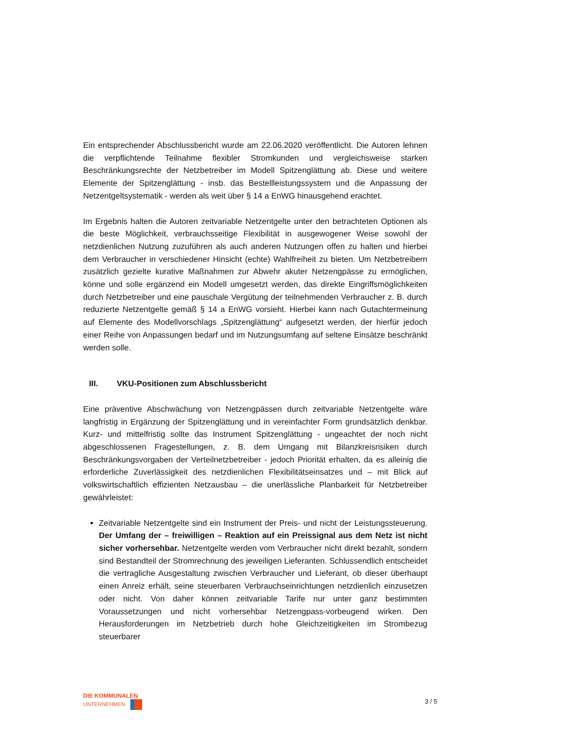Ein entsprechender Abschlussbericht wurde am 22.06.2020 veröffentlicht. Die Autoren lehnen die verpflichtende Teilnahme flexibler Stromkunden und vergleichsweise starken Beschränkungsrechte der Netzbetreiber im Modell Spitzenglättung ab. Diese und weitere Elemente der Spitzenglättung - insb. das Bestellleistungssystem und die Anpassung der Netzentgeltsystematik - werden als weit über § 14 a EnWG hinausgehend erachtet.
Im Ergebnis halten die Autoren zeitvariable Netzentgelte unter den betrachteten Optionen als die beste Möglichkeit, verbrauchsseitige Flexibilität in ausgewogener Weise sowohl der netzdienlichen Nutzung zuzuführen als auch anderen Nutzungen offen zu halten und hierbei dem Verbraucher in verschiedener Hinsicht (echte) Wahlfreiheit zu bieten. Um Netzbetreibern zusätzlich gezielte kurative Maßnahmen zur Abwehr akuter Netzengpässe zu ermöglichen, könne und solle ergänzend ein Modell umgesetzt werden, das direkte Eingriffsmöglichkeiten durch Netzbetreiber und eine pauschale Vergütung der teilnehmenden Verbraucher z. B. durch reduzierte Netzentgelte gemäß § 14 a EnWG vorsieht. Hierbei kann nach Gutachtermeinung auf Elemente des Modellvorschlags „Spitzenglättung“ aufgesetzt werden, der hierfür jedoch einer Reihe von Anpassungen bedarf und im Nutzungsumfang auf seltene Einsätze beschränkt werden solle.
III. VKU-Positionen zum Abschlussbericht
Eine präventive Abschwächung von Netzengpässen durch zeitvariable Netzentgelte wäre langfristig in Ergänzung der Spitzenglättung und in vereinfachter Form grundsätzlich denkbar. Kurz- und mittelfristig sollte das Instrument Spitzenglättung - ungeachtet der noch nicht abgeschlossenen Fragestellungen, z. B. dem Umgang mit Bilanzkreisrisiken durch Beschränkungsvorgaben der Verteilnetzbetreiber - jedoch Priorität erhalten, da es alleinig die erforderliche Zuverlässigkeit des netzdienlichen Flexibilitätseinsatzes und – mit Blick auf volkswirtschaftlich effizienten Netzausbau – die unerlässliche Planbarkeit für Netzbetreiber gewährleistet:
Zeitvariable Netzentgelte sind ein Instrument der Preis- und nicht der Leistungssteuerung. Der Umfang der – freiwilligen – Reaktion auf ein Preissignal aus dem Netz ist nicht sicher vorhersehbar. Netzentgelte werden vom Verbraucher nicht direkt bezahlt, sondern sind Bestandteil der Stromrechnung des jeweiligen Lieferanten. Schlussendlich entscheidet die vertragliche Ausgestaltung zwischen Verbraucher und Lieferant, ob dieser überhaupt einen Anreiz erhält, seine steuerbaren Verbrauchseinrichtungen netzdienlich einzusetzen oder nicht. Von daher können zeitvariable Tarife nur unter ganz bestimmten Voraussetzungen und nicht vorhersehbar Netzengpass-vorbeugend wirken. Den Herausforderungen im Netzbetrieb durch hohe Gleichzeitigkeiten im Strombezug steuerbarer
DIE KOMMUNALEN
UNTERNEHMEN
3 / 5